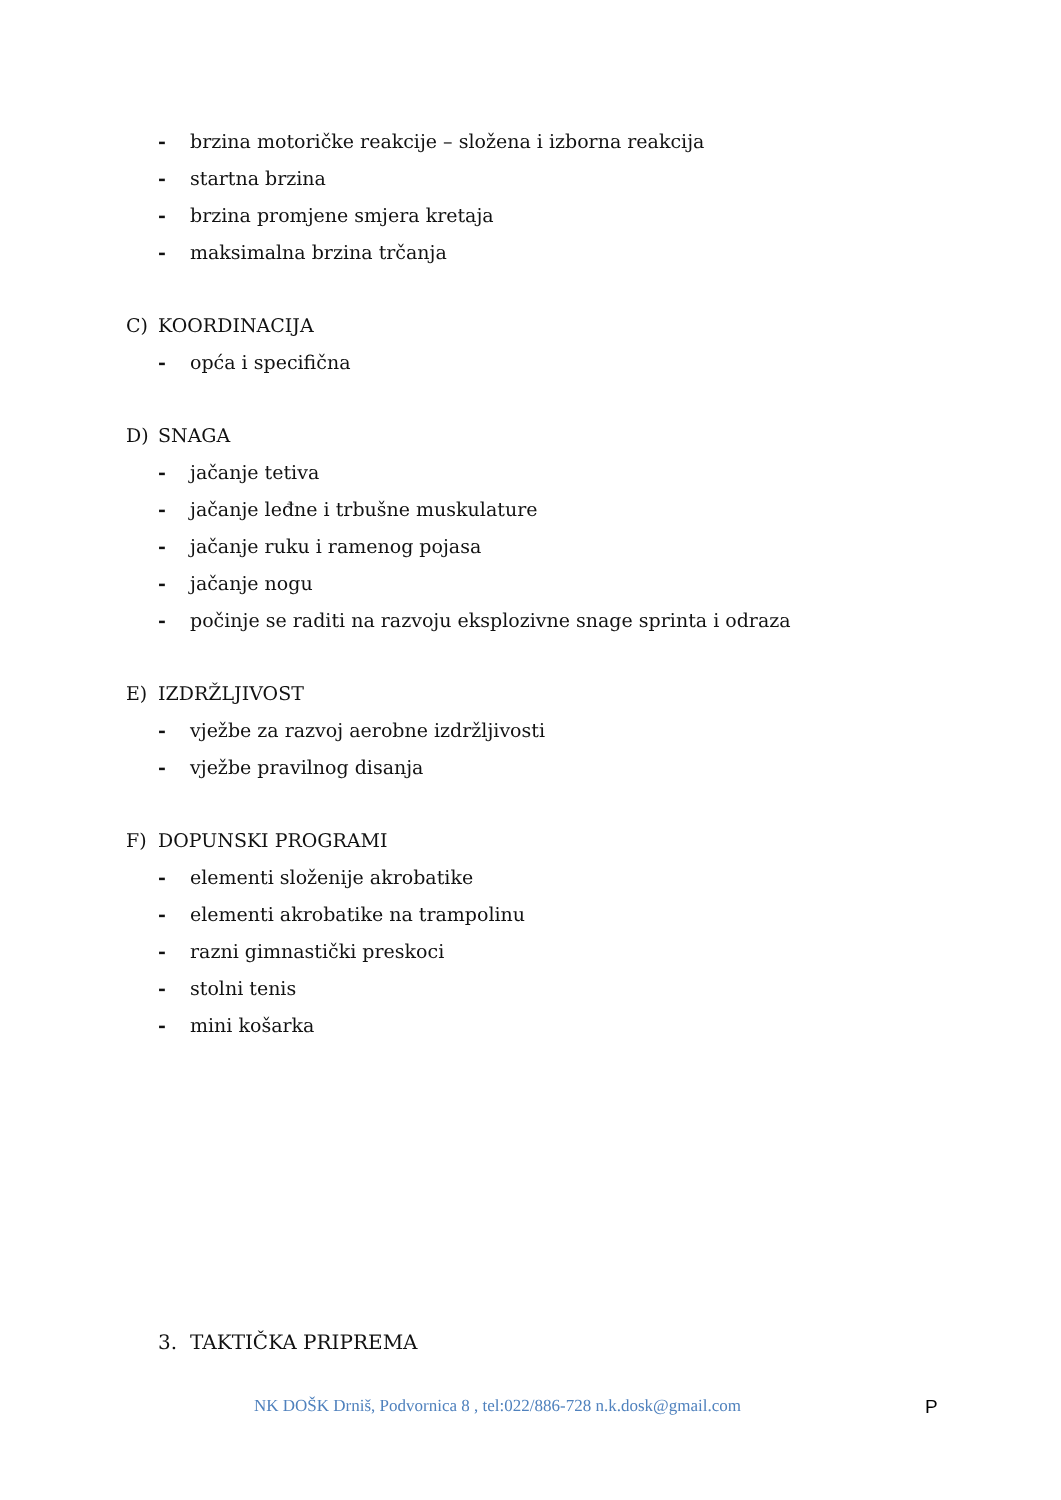- brzina motoričke reakcije – složena i izborna reakcija
- startna brzina
- brzina promjene smjera kretaja
- maksimalna brzina trčanja
C) KOORDINACIJA
- opća i specifična
D) SNAGA
- jačanje tetiva
- jačanje leđne i trbušne muskulature
- jačanje ruku i ramenog pojasa
- jačanje nogu
- počinje se raditi na razvoju eksplozivne snage sprinta i odraza
E) IZDRŽLJIVOST
- vježbe za razvoj aerobne izdržljivosti
- vježbe pravilnog disanja
F) DOPUNSKI PROGRAMI
- elementi složenije akrobatike
- elementi akrobatike na trampolinu
- razni gimnastički preskoci
- stolni tenis
- mini košarka
3. TAKTIČKA PRIPREMA
NK DOŠK Drniš, Podvornica 8 , tel:022/886-728 n.k.dosk@gmail.com P